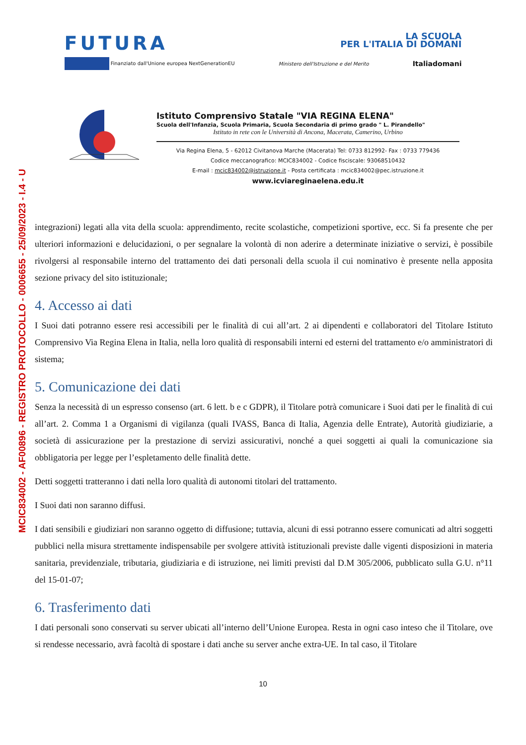MCIC834002 - AF00896 - REGISTRO PROTOCOLLO - 0006655 - 25/09/2023 - I.4 - U
FUTURA LA SCUOLA
PER L'ITALIA DI DOMANI
Finanziato dall'Unione europea NextGenerationEU Ministero dell'Istruzione e del Merito Italiadomani
Istituto Comprensivo Statale "VIA REGINA ELENA"
Scuola dell'Infanzia, Scuola Primaria, Scuola Secondaria di primo grado " L. Pirandello"
Istituto in rete con le Università di Ancona, Macerata, Camerino, Urbino
Via Regina Elena, 5 - 62012 Civitanova Marche (Macerata) Tel: 0733 812992- Fax : 0733 779436
Codice meccanografico: MCIC834002 - Codice fisciscale: 93068510432
E-mail : mcic834002@istruzione.it - Posta certificata : mcic834002@pec.istruzione.it
www.icviareginaelena.edu.it
integrazioni) legati alla vita della scuola: apprendimento, recite scolastiche, competizioni sportive, ecc. Si fa presente che per ulteriori informazioni e delucidazioni, o per segnalare la volontà di non aderire a determinate iniziative o servizi, è possibile rivolgersi al responsabile interno del trattamento dei dati personali della scuola il cui nominativo è presente nella apposita sezione privacy del sito istituzionale;
4. Accesso ai dati
I Suoi dati potranno essere resi accessibili per le finalità di cui all’art. 2 ai dipendenti e collaboratori del Titolare Istituto Comprensivo Via Regina Elena in Italia, nella loro qualità di responsabili interni ed esterni del trattamento e/o amministratori di sistema;
5. Comunicazione dei dati
Senza la necessità di un espresso consenso (art. 6 lett. b e c GDPR), il Titolare potrà comunicare i Suoi dati per le finalità di cui all’art. 2. Comma 1 a Organismi di vigilanza (quali IVASS, Banca di Italia, Agenzia delle Entrate), Autorità giudiziarie, a società di assicurazione per la prestazione di servizi assicurativi, nonché a quei soggetti ai quali la comunicazione sia obbligatoria per legge per l’espletamento delle finalità dette.
Detti soggetti tratteranno i dati nella loro qualità di autonomi titolari del trattamento.
I Suoi dati non saranno diffusi.
I dati sensibili e giudiziari non saranno oggetto di diffusione; tuttavia, alcuni di essi potranno essere comunicati ad altri soggetti pubblici nella misura strettamente indispensabile per svolgere attività istituzionali previste dalle vigenti disposizioni in materia sanitaria, previdenziale, tributaria, giudiziaria e di istruzione, nei limiti previsti dal D.M 305/2006, pubblicato sulla G.U. n°11 del 15-01-07;
6. Trasferimento dati
I dati personali sono conservati su server ubicati all’interno dell’Unione Europea. Resta in ogni caso inteso che il Titolare, ove si rendesse necessario, avrà facoltà di spostare i dati anche su server anche extra-UE. In tal caso, il Titolare
10